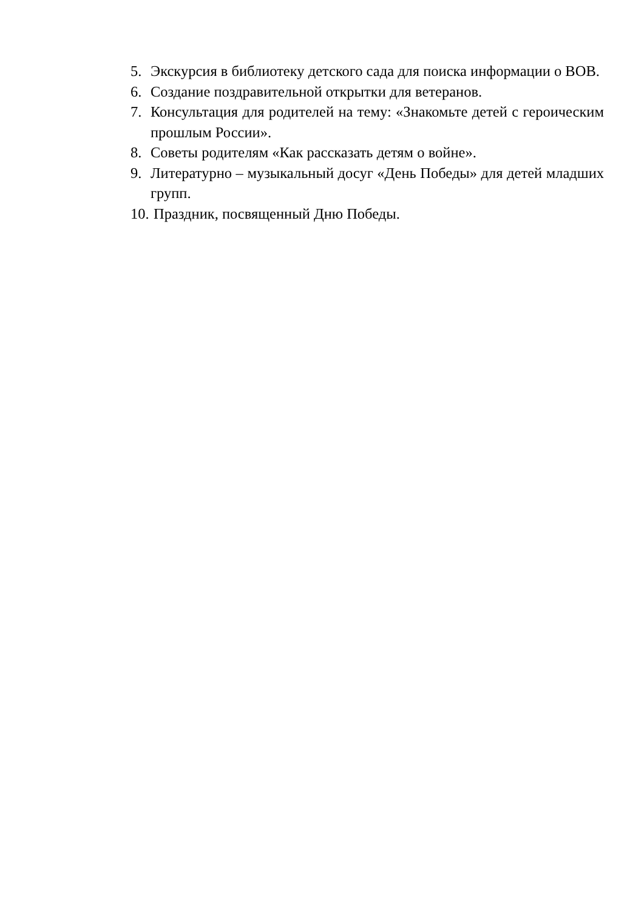5. Экскурсия в библиотеку детского сада для поиска информации о ВОВ.
6. Создание поздравительной открытки для ветеранов.
7. Консультация для родителей на тему: «Знакомьте детей с героическим прошлым России».
8. Советы родителям «Как рассказать детям о войне».
9. Литературно – музыкальный досуг «День Победы» для детей младших групп.
10. Праздник, посвященный Дню Победы.